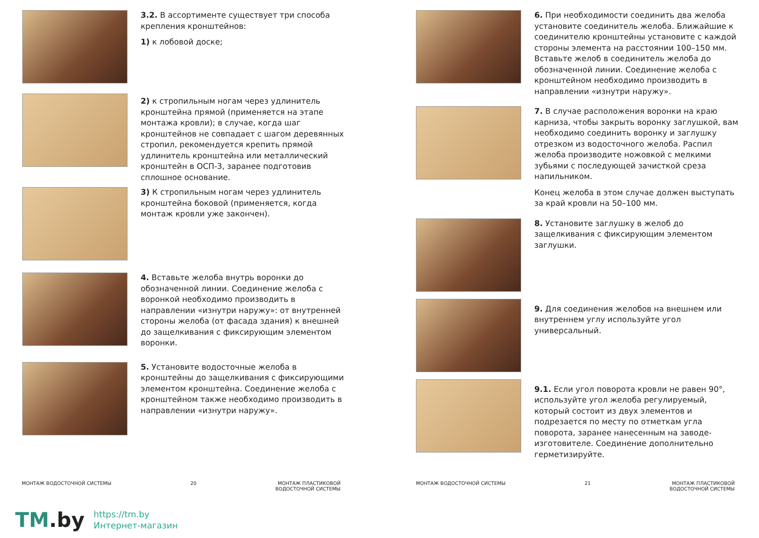3.2. В ассортименте существует три способа крепления кронштейнов:
1) к лобовой доске;
2) к стропильным ногам через удлинитель кронштейна прямой (применяется на этапе монтажа кровли); в случае, когда шаг кронштейнов не совпадает с шагом деревянных стропил, рекомендуется крепить прямой удлинитель кронштейна или металлический кронштейн в ОСП-3, заранее подготовив сплошное основание.
3) К стропильным ногам через удлинитель кронштейна боковой (применяется, когда монтаж кровли уже закончен).
4. Вставьте желоба внутрь воронки до обозначенной линии. Соединение желоба с воронкой необходимо производить в направлении «изнутри наружу»: от внутренней стороны желоба (от фасада здания) к внешней до защелкивания с фиксирующим элементом воронки.
5. Установите водосточные желоба в кронштейны до защелкивания с фиксирующими элементом кронштейна. Соединение желоба с кронштейном также необходимо производить в направлении «изнутри наружу».
6. При необходимости соединить два желоба установите соединитель желоба. Ближайшие к соединителю кронштейны установите с каждой стороны элемента на расстоянии 100–150 мм. Вставьте желоб в соединитель желоба до обозначенной линии. Соединение желоба с кронштейном необходимо производить в направлении «изнутри наружу».
7. В случае расположения воронки на краю карниза, чтобы закрыть воронку заглушкой, вам необходимо соединить воронку и заглушку отрезком из водосточного желоба. Распил желоба производите ножовкой с мелкими зубьями с последующей зачисткой среза напильником.
Конец желоба в этом случае должен выступать за край кровли на 50–100 мм.
8. Установите заглушку в желоб до защелкивания с фиксирующим элементом заглушки.
9. Для соединения желобов на внешнем или внутреннем углу используйте угол универсальный.
9.1. Если угол поворота кровли не равен 90°, используйте угол желоба регулируемый, который состоит из двух элементов и подрезается по месту по отметкам угла поворота, заранее нанесенным на заводе-изготовителе. Соединение дополнительно герметизируйте.
МОНТАЖ ВОДОСТОЧНОЙ СИСТЕМЫ 20 МОНТАЖ ПЛАСТИКОВОЙ
ВОДОСТОЧНОЙ СИСТЕМЫ
МОНТАЖ ВОДОСТОЧНОЙ СИСТЕМЫ 21 МОНТАЖ ПЛАСТИКОВОЙ
ВОДОСТОЧНОЙ СИСТЕМЫ
TM.by
https://tm.by
Интернет-магазин